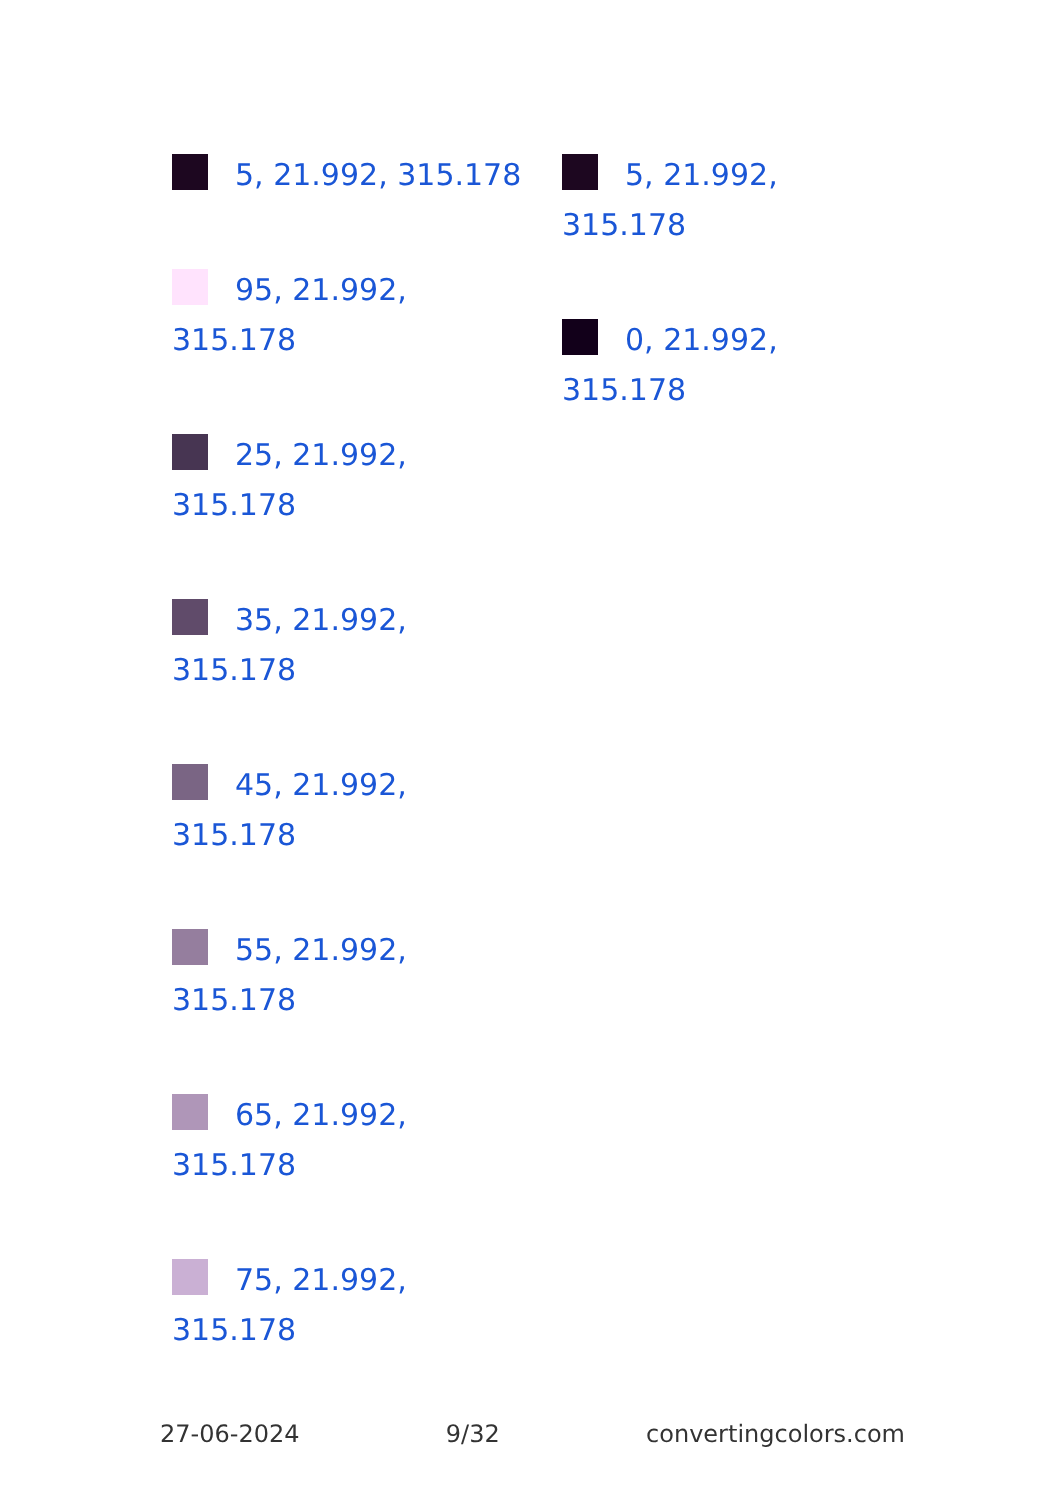5, 21.992, 315.178
95, 21.992, 315.178
25, 21.992, 315.178
35, 21.992, 315.178
45, 21.992, 315.178
55, 21.992, 315.178
65, 21.992, 315.178
75, 21.992, 315.178
5, 21.992, 315.178
0, 21.992, 315.178
27-06-2024 9/32 convertingcolors.com